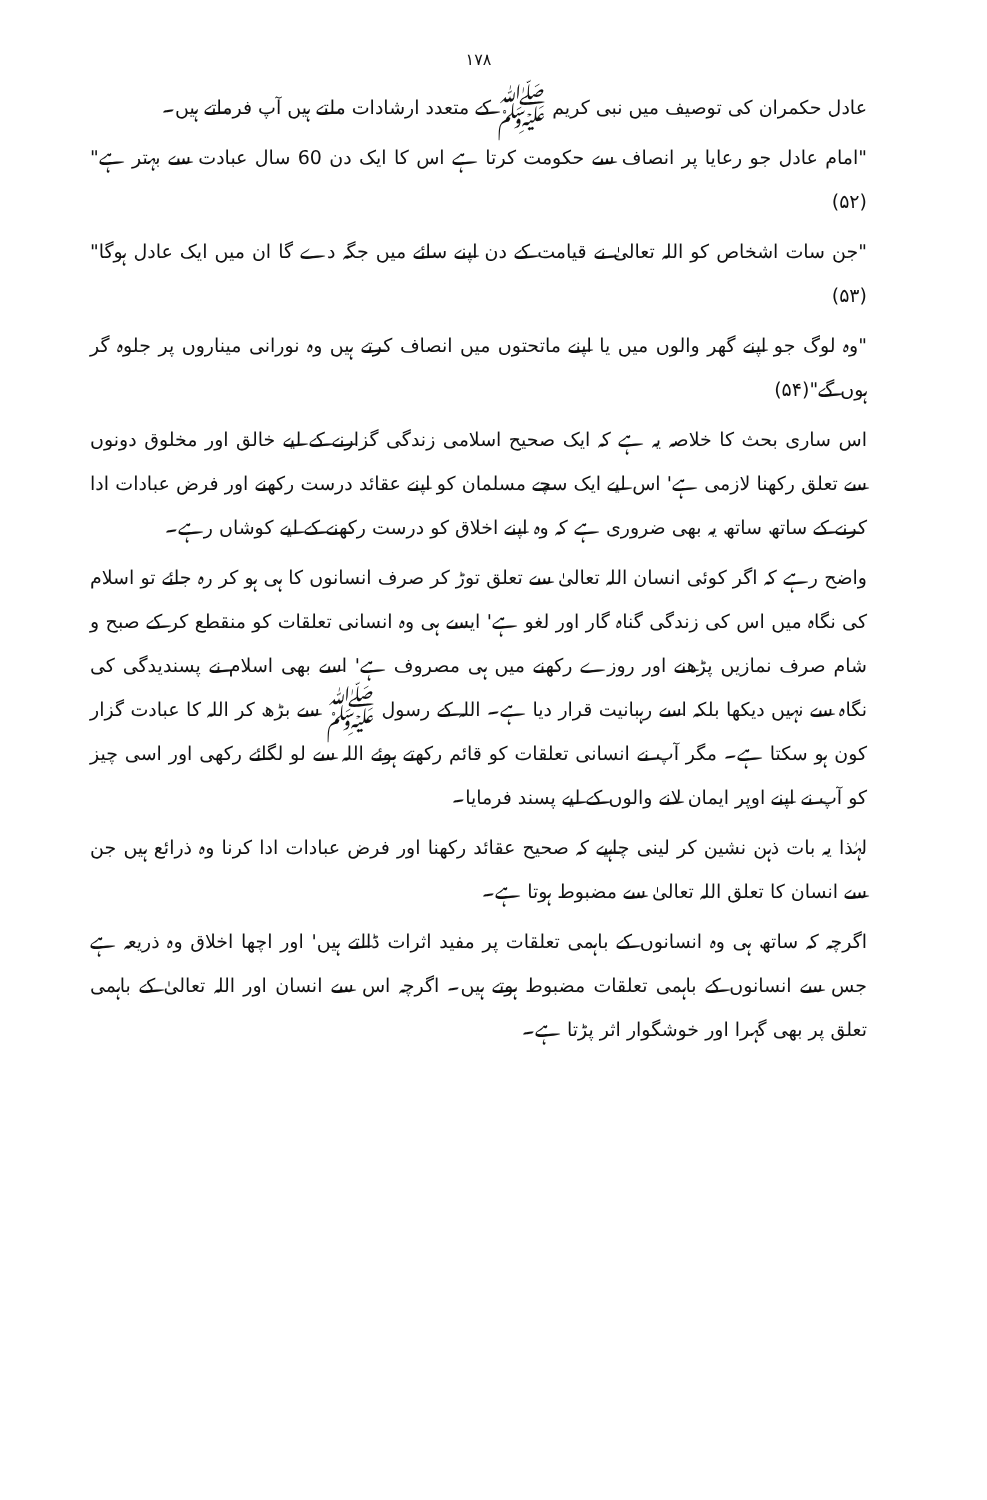۱۷۸
عادل حکمران کی توصیف میں نبی کریم ﷺ کے متعدد ارشادات ملتے ہیں آپ فرماتے ہیں۔
"امام عادل جو رعایا پر انصاف سے حکومت کرتا ہے اس کا ایک دن 60 سال عبادت سے بہتر ہے"(۵۲)
"جن سات اشخاص کو اللہ تعالیٰ نے قیامت کے دن اپنے سائے میں جگہ دے گا ان میں ایک عادل ہوگا"(۵۳)
"وہ لوگ جو اپنے گھر والوں میں یا اپنے ماتحتوں میں انصاف کرتے ہیں وہ نورانی میناروں پر جلوہ گر ہوں گے"(۵۴)
اس ساری بحث کا خلاصہ یہ ہے کہ ایک صحیح اسلامی زندگی گزارنے کے لیے خالق اور مخلوق دونوں سے تعلق رکھنا لازمی ہے' اس لیے ایک سچے مسلمان کو اپنے عقائد درست رکھنے اور فرض عبادات ادا کرنے کے ساتھ ساتھ یہ بھی ضروری ہے کہ وہ اپنے اخلاق کو درست رکھنے کے لیے کوشاں رہے۔
واضح رہے کہ اگر کوئی انسان اللہ تعالیٰ سے تعلق توڑ کر صرف انسانوں کا ہی ہو کر رہ جائے تو اسلام کی نگاہ میں اس کی زندگی گناہ گار اور لغو ہے' ایسے ہی وہ انسانی تعلقات کو منقطع کر کے صبح و شام صرف نمازیں پڑھنے اور روزے رکھنے میں ہی مصروف ہے' اسے بھی اسلام نے پسندیدگی کی نگاہ سے نہیں دیکھا بلکہ اسے رہبانیت قرار دیا ہے۔ اللہ کے رسول ﷺ سے بڑھ کر اللہ کا عبادت گزار کون ہو سکتا ہے۔ مگر آپ نے انسانی تعلقات کو قائم رکھتے ہوئے اللہ سے لو لگائے رکھی اور اسی چیز کو آپ نے اپنے اوپر ایمان لانے والوں کے لیے پسند فرمایا۔
لہٰذا یہ بات ذہن نشین کر لینی چاہیے کہ صحیح عقائد رکھنا اور فرض عبادات ادا کرنا وہ ذرائع ہیں جن سے انسان کا تعلق اللہ تعالیٰ سے مضبوط ہوتا ہے۔
اگرچہ کہ ساتھ ہی وہ انسانوں کے باہمی تعلقات پر مفید اثرات ڈالتے ہیں' اور اچھا اخلاق وہ ذریعہ ہے جس سے انسانوں کے باہمی تعلقات مضبوط ہوتے ہیں۔ اگرچہ اس سے انسان اور اللہ تعالیٰ کے باہمی تعلق پر بھی گہرا اور خوشگوار اثر پڑتا ہے۔